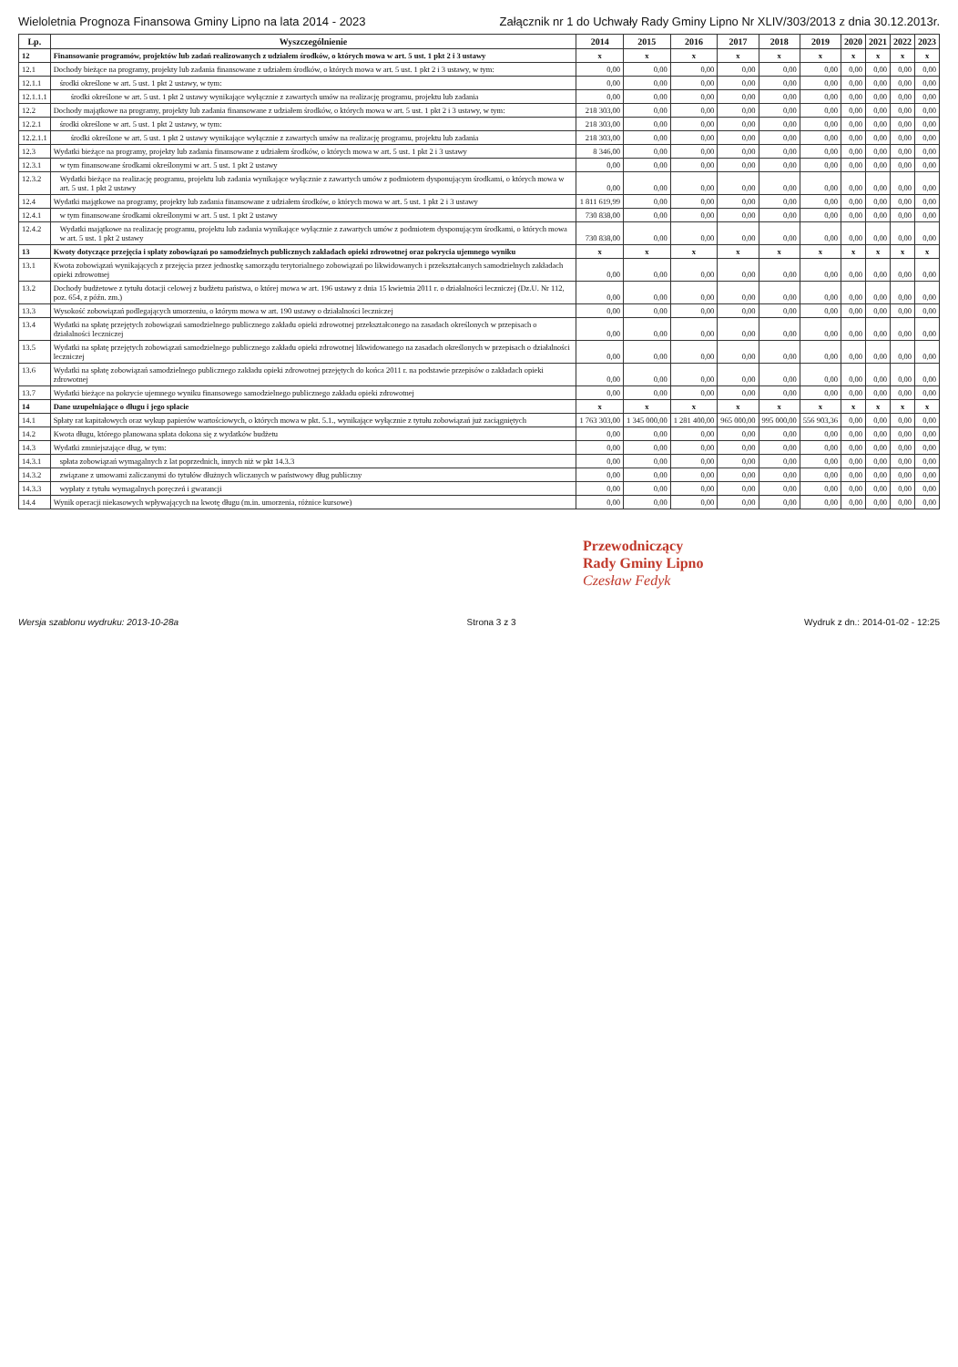Wieloletnia Prognoza Finansowa Gminy Lipno na lata 2014 - 2023 Załącznik nr 1 do Uchwały Rady Gminy Lipno Nr XLIV/303/2013 z dnia 30.12.2013r.
| Lp. | Wyszczególnienie | 2014 | 2015 | 2016 | 2017 | 2018 | 2019 | 2020 | 2021 | 2022 | 2023 |
| --- | --- | --- | --- | --- | --- | --- | --- | --- | --- | --- | --- |
| 12 | Finansowanie programów, projektów lub zadań realizowanych z udziałem środków, o których mowa w art. 5 ust. 1 pkt 2 i 3 ustawy | x | x | x | x | x | x | x | x | x | x |
| 12.1 | Dochody bieżące na programy, projekty lub zadania finansowane z udziałem środków, o których mowa w art. 5 ust. 1 pkt 2 i 3 ustawy, w tym: | 0,00 | 0,00 | 0,00 | 0,00 | 0,00 | 0,00 | 0,00 | 0,00 | 0,00 | 0,00 |
| 12.1.1 | środki określone w art. 5 ust. 1 pkt 2 ustawy, w tym: | 0,00 | 0,00 | 0,00 | 0,00 | 0,00 | 0,00 | 0,00 | 0,00 | 0,00 | 0,00 |
| 12.1.1.1 | środki określone w art. 5 ust. 1 pkt 2 ustawy wynikające wyłącznie z zawartych umów na realizację programu, projektu lub zadania | 0,00 | 0,00 | 0,00 | 0,00 | 0,00 | 0,00 | 0,00 | 0,00 | 0,00 | 0,00 |
| 12.2 | Dochody majątkowe na programy, projekty lub zadania finansowane z udziałem środków, o których mowa w art. 5 ust. 1 pkt 2 i 3 ustawy, w tym: | 218 303,00 | 0,00 | 0,00 | 0,00 | 0,00 | 0,00 | 0,00 | 0,00 | 0,00 | 0,00 |
| 12.2.1 | środki określone w art. 5 ust. 1 pkt 2 ustawy, w tym: | 218 303,00 | 0,00 | 0,00 | 0,00 | 0,00 | 0,00 | 0,00 | 0,00 | 0,00 | 0,00 |
| 12.2.1.1 | środki określone w art. 5 ust. 1 pkt 2 ustawy wynikające wyłącznie z zawartych umów na realizację programu, projektu lub zadania | 218 303,00 | 0,00 | 0,00 | 0,00 | 0,00 | 0,00 | 0,00 | 0,00 | 0,00 | 0,00 |
| 12.3 | Wydatki bieżące na programy, projekty lub zadania finansowane z udziałem środków, o których mowa w art. 5 ust. 1 pkt 2 i 3 ustawy | 8 346,00 | 0,00 | 0,00 | 0,00 | 0,00 | 0,00 | 0,00 | 0,00 | 0,00 | 0,00 |
| 12.3.1 | w tym finansowane środkami określonymi w art. 5 ust. 1 pkt 2 ustawy | 0,00 | 0,00 | 0,00 | 0,00 | 0,00 | 0,00 | 0,00 | 0,00 | 0,00 | 0,00 |
| 12.3.2 | Wydatki bieżące na realizację programu, projektu lub zadania wynikające wyłącznie z zawartych umów z podmiotem dysponującym środkami, o których mowa w art. 5 ust. 1 pkt 2 ustawy | 0,00 | 0,00 | 0,00 | 0,00 | 0,00 | 0,00 | 0,00 | 0,00 | 0,00 | 0,00 |
| 12.4 | Wydatki majątkowe na programy, projekty lub zadania finansowane z udziałem środków, o których mowa w art. 5 ust. 1 pkt 2 i 3 ustawy | 1 811 619,99 | 0,00 | 0,00 | 0,00 | 0,00 | 0,00 | 0,00 | 0,00 | 0,00 | 0,00 |
| 12.4.1 | w tym finansowane środkami określonymi w art. 5 ust. 1 pkt 2 ustawy | 730 838,00 | 0,00 | 0,00 | 0,00 | 0,00 | 0,00 | 0,00 | 0,00 | 0,00 | 0,00 |
| 12.4.2 | Wydatki majątkowe na realizację programu, projektu lub zadania wynikające wyłącznie z zawartych umów z podmiotem dysponującym środkami, o których mowa w art. 5 ust. 1 pkt 2 ustawy | 730 838,00 | 0,00 | 0,00 | 0,00 | 0,00 | 0,00 | 0,00 | 0,00 | 0,00 | 0,00 |
| 13 | Kwoty dotyczące przejęcia i spłaty zobowiązań po samodzielnych publicznych zakładach opieki zdrowotnej oraz pokrycia ujemnego wyniku | x | x | x | x | x | x | x | x | x | x |
| 13.1 | Kwota zobowiązań wynikających z przejęcia przez jednostkę samorządu terytorialnego zobowiązań po likwidowanych i przekształcanych samodzielnych zakładach opieki zdrowotnej | 0,00 | 0,00 | 0,00 | 0,00 | 0,00 | 0,00 | 0,00 | 0,00 | 0,00 | 0,00 |
| 13.2 | Dochody budżetowe z tytułu dotacji celowej z budżetu państwa, o której mowa w art. 196 ustawy z dnia 15 kwietnia 2011 r. o działalności leczniczej (Dz.U. Nr 112, poz. 654, z późn. zm.) | 0,00 | 0,00 | 0,00 | 0,00 | 0,00 | 0,00 | 0,00 | 0,00 | 0,00 | 0,00 |
| 13.3 | Wysokość zobowiązań podlegających umorzeniu, o którym mowa w art. 190 ustawy o działalności leczniczej | 0,00 | 0,00 | 0,00 | 0,00 | 0,00 | 0,00 | 0,00 | 0,00 | 0,00 | 0,00 |
| 13.4 | Wydatki na spłatę przejętych zobowiązań samodzielnego publicznego zakładu opieki zdrowotnej przekształconego na zasadach określonych w przepisach o działalności leczniczej | 0,00 | 0,00 | 0,00 | 0,00 | 0,00 | 0,00 | 0,00 | 0,00 | 0,00 | 0,00 |
| 13.5 | Wydatki na spłatę przejętych zobowiązań samodzielnego publicznego zakładu opieki zdrowotnej likwidowanego na zasadach określonych w przepisach o działalności leczniczej | 0,00 | 0,00 | 0,00 | 0,00 | 0,00 | 0,00 | 0,00 | 0,00 | 0,00 | 0,00 |
| 13.6 | Wydatki na spłatę zobowiązań samodzielnego publicznego zakładu opieki zdrowotnej przejętych do końca 2011 r. na podstawie przepisów o zakładach opieki zdrowotnej | 0,00 | 0,00 | 0,00 | 0,00 | 0,00 | 0,00 | 0,00 | 0,00 | 0,00 | 0,00 |
| 13.7 | Wydatki bieżące na pokrycie ujemnego wyniku finansowego samodzielnego publicznego zakładu opieki zdrowotnej | 0,00 | 0,00 | 0,00 | 0,00 | 0,00 | 0,00 | 0,00 | 0,00 | 0,00 | 0,00 |
| 14 | Dane uzupełniające o długu i jego spłacie | x | x | x | x | x | x | x | x | x | x |
| 14.1 | Spłaty rat kapitałowych oraz wykup papierów wartościowych, o których mowa w pkt. 5.1., wynikające wyłącznie z tytułu zobowiązań już zaciągniętych | 1 763 303,00 | 1 345 000,00 | 1 281 400,00 | 965 000,00 | 995 000,00 | 556 903,36 | 0,00 | 0,00 | 0,00 | 0,00 |
| 14.2 | Kwota długu, którego planowana spłata dokona się z wydatków budżetu | 0,00 | 0,00 | 0,00 | 0,00 | 0,00 | 0,00 | 0,00 | 0,00 | 0,00 | 0,00 |
| 14.3 | Wydatki zmniejszające dług, w tym: | 0,00 | 0,00 | 0,00 | 0,00 | 0,00 | 0,00 | 0,00 | 0,00 | 0,00 | 0,00 |
| 14.3.1 | spłata zobowiązań wymagalnych z lat poprzednich, innych niż w pkt 14.3.3 | 0,00 | 0,00 | 0,00 | 0,00 | 0,00 | 0,00 | 0,00 | 0,00 | 0,00 | 0,00 |
| 14.3.2 | związane z umowami zaliczanymi do tytułów dłużnych wliczanych w państwowy dług publiczny | 0,00 | 0,00 | 0,00 | 0,00 | 0,00 | 0,00 | 0,00 | 0,00 | 0,00 | 0,00 |
| 14.3.3 | wypłaty z tytułu wymagalnych poręczeń i gwarancji | 0,00 | 0,00 | 0,00 | 0,00 | 0,00 | 0,00 | 0,00 | 0,00 | 0,00 | 0,00 |
| 14.4 | Wynik operacji niekasowych wpływających na kwotę długu (m.in. umorzenia, różnice kursowe) | 0,00 | 0,00 | 0,00 | 0,00 | 0,00 | 0,00 | 0,00 | 0,00 | 0,00 | 0,00 |
Przewodniczący
Rady Gminy Lipno
Czesław Fedyk
Wersja szablonu wydruku: 2013-10-28a Strona 3 z 3 Wydruk z dn.: 2014-01-02 - 12:25